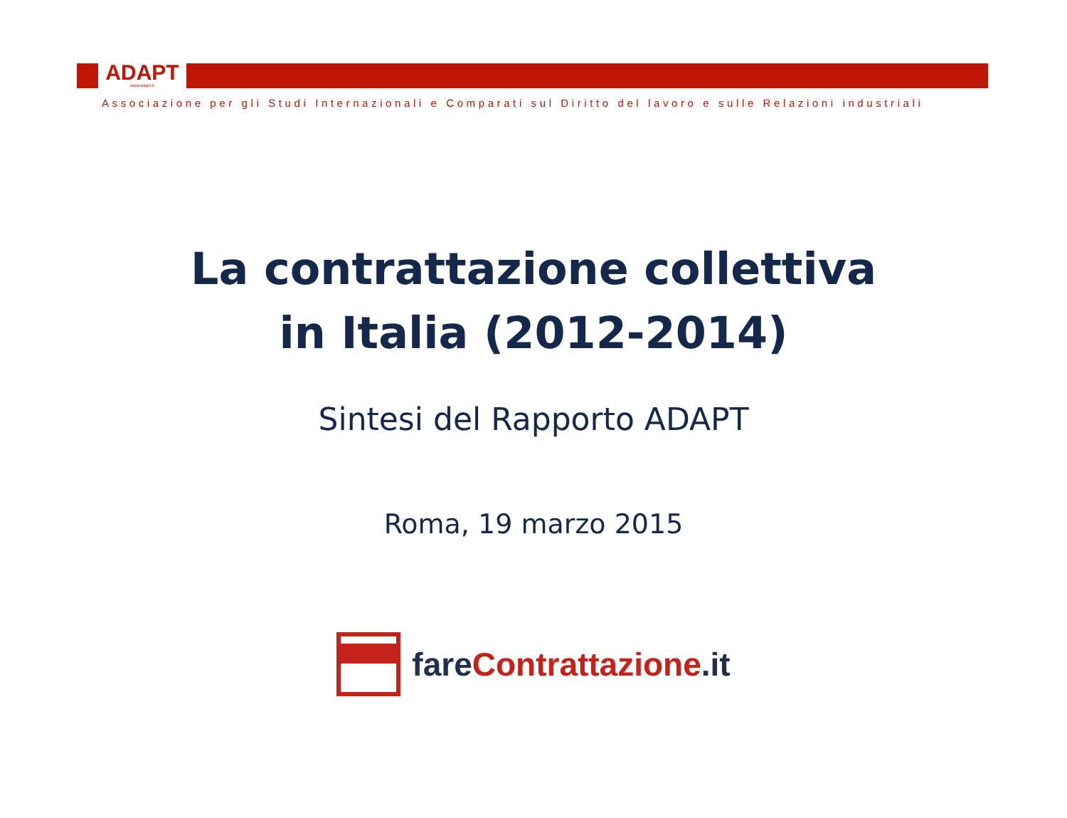ADAPT
www.adapt.it
Associazione per gli Studi Internazionali e Comparati sul Diritto del lavoro e sulle Relazioni industriali
La contrattazione collettiva
in Italia (2012-2014)
Sintesi del Rapporto ADAPT
Roma, 19 marzo 2015
fareContrattazione.it